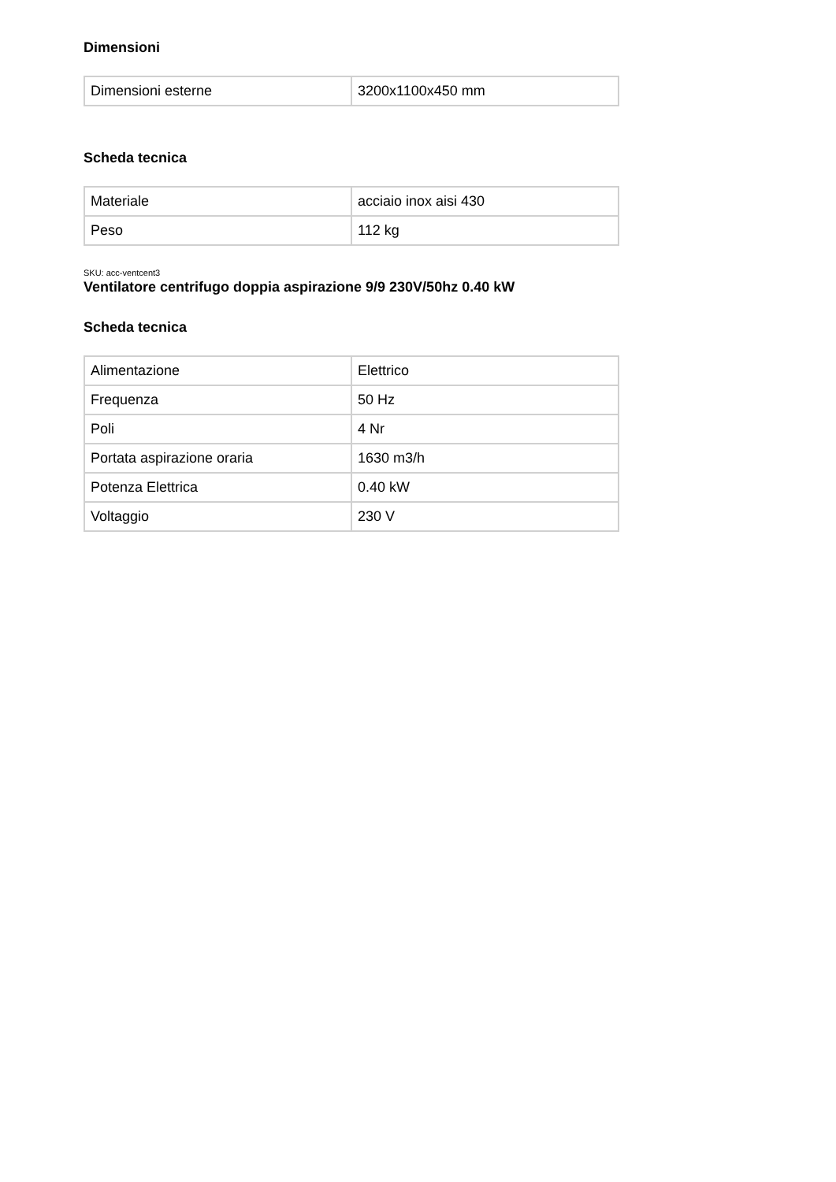Dimensioni
| Dimensioni esterne | 3200x1100x450 mm |
Scheda tecnica
| Materiale | acciaio inox aisi 430 |
| Peso | 112 kg |
SKU: acc-ventcent3
Ventilatore centrifugo doppia aspirazione 9/9 230V/50hz 0.40 kW
Scheda tecnica
| Alimentazione | Elettrico |
| Frequenza | 50 Hz |
| Poli | 4 Nr |
| Portata aspirazione oraria | 1630 m3/h |
| Potenza Elettrica | 0.40 kW |
| Voltaggio | 230 V |